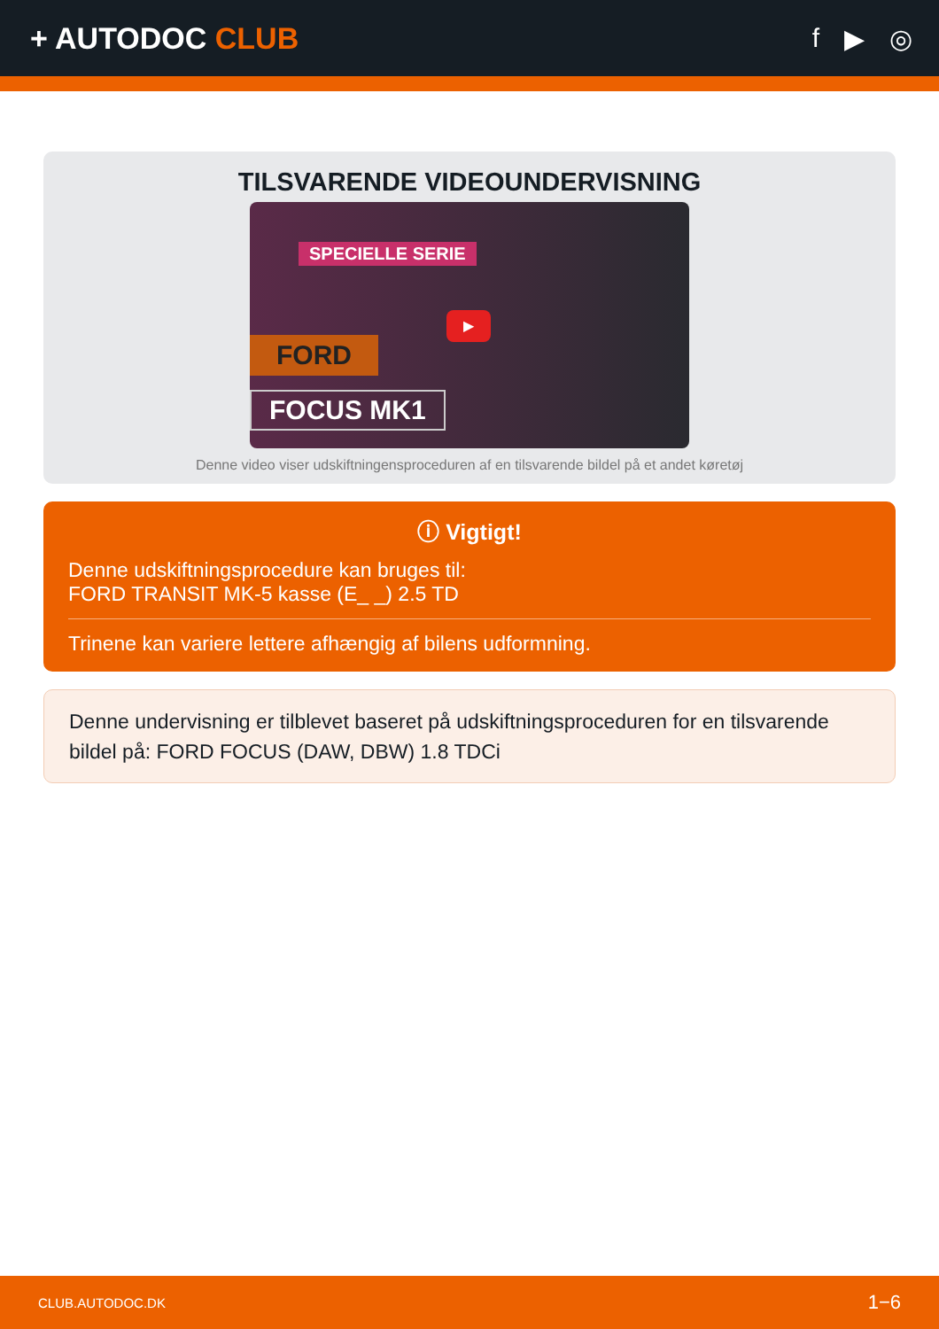+ AUTODOC CLUB f ▶ ◎
TILSVARENDE VIDEOUNDERVISNING
SPECIELLE SERIE
FORD
FOCUS MK1
▶
Denne video viser udskiftningensproceduren af en tilsvarende bildel på et andet køretøj
ⓘ Vigtigt!
Denne udskiftningsprocedure kan bruges til:
FORD TRANSIT MK-5 kasse (E_ _) 2.5 TD
Trinene kan variere lettere afhængig af bilens udformning.
Denne undervisning er tilblevet baseret på udskiftningsproceduren for en tilsvarende bildel på: FORD FOCUS (DAW, DBW) 1.8 TDCi
CLUB.AUTODOC.DK 1−6